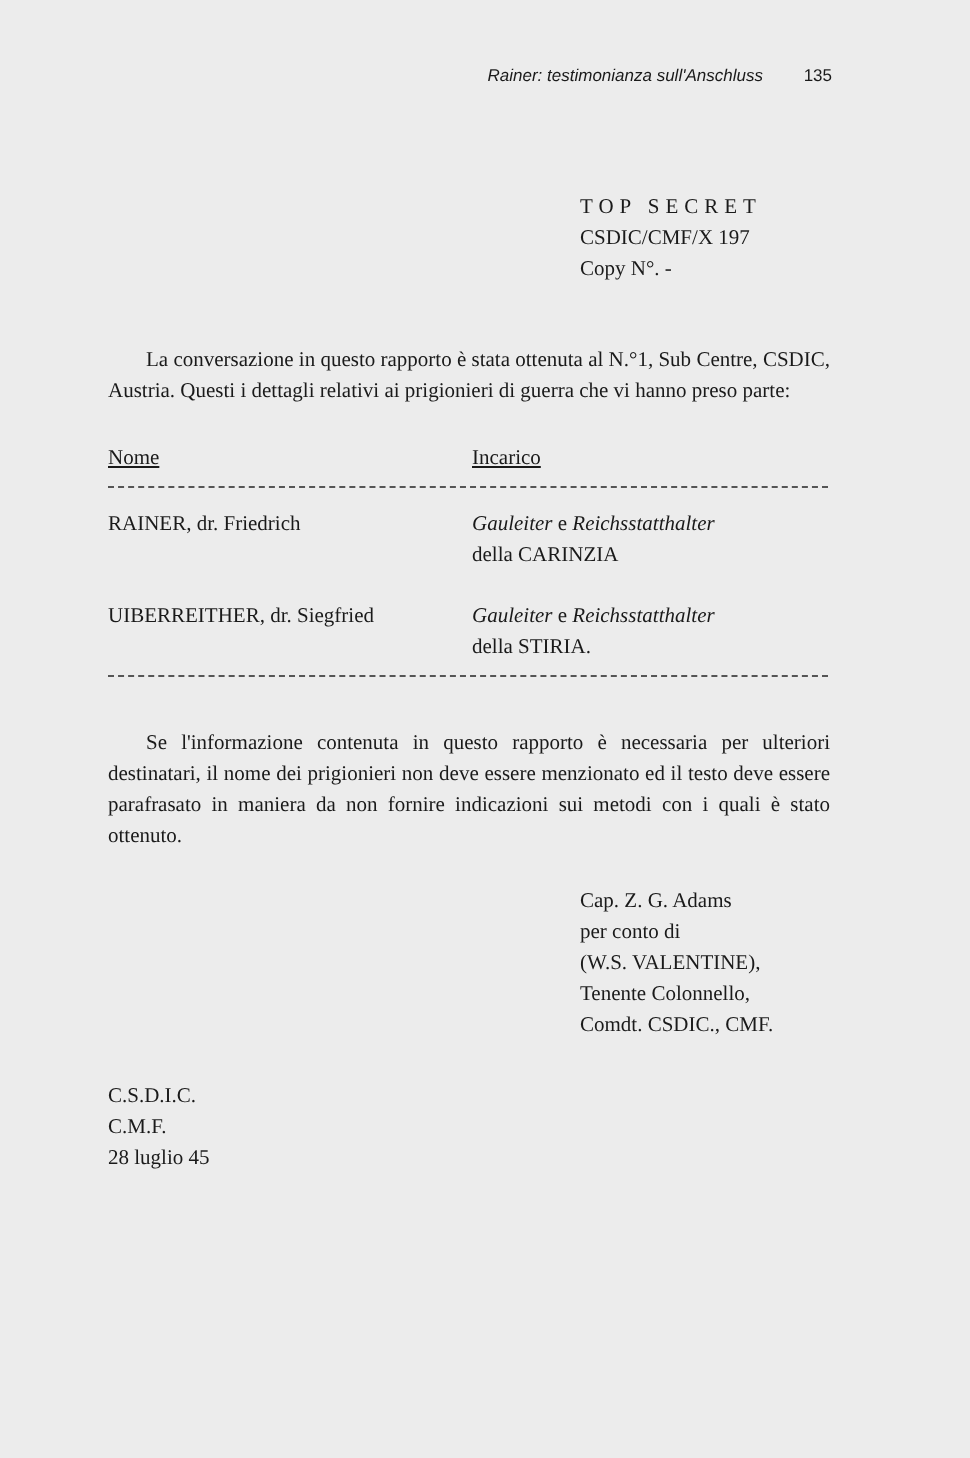Rainer: testimonianza sull'Anschluss 135
TOP SECRET
CSDIC/CMF/X 197
Copy N°. -
La conversazione in questo rapporto è stata ottenuta al N.°1, Sub Centre, CSDIC, Austria. Questi i dettagli relativi ai prigionieri di guerra che vi hanno preso parte:
| Nome | Incarico |
| --- | --- |
| RAINER, dr. Friedrich | Gauleiter e Reichsstatthalter della CARINZIA |
| UIBERREITHER, dr. Siegfried | Gauleiter e Reichsstatthalter della STIRIA. |
Se l'informazione contenuta in questo rapporto è necessaria per ulteriori destinatari, il nome dei prigionieri non deve essere menzionato ed il testo deve essere parafrasato in maniera da non fornire indicazioni sui metodi con i quali è stato ottenuto.
Cap. Z. G. Adams
per conto di
(W.S. VALENTINE),
Tenente Colonnello,
Comdt. CSDIC., CMF.
C.S.D.I.C.
C.M.F.
28 luglio 45